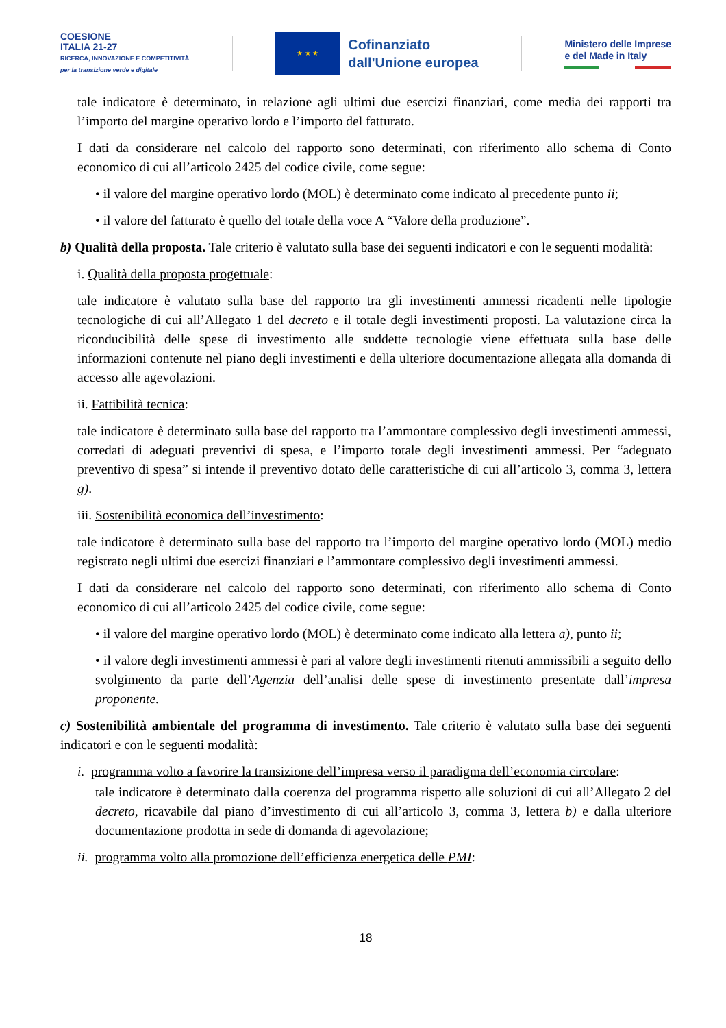COESIONE
ITALIA 21-27
RICERCA, INNOVAZIONE E COMPETITIVITÀ
per la transizione verde e digitale
★ ★ ★
Cofinanziato
dall'Unione europea
Ministero delle Imprese
e del Made in Italy
tale indicatore è determinato, in relazione agli ultimi due esercizi finanziari, come media dei rapporti tra l’importo del margine operativo lordo e l’importo del fatturato.
I dati da considerare nel calcolo del rapporto sono determinati, con riferimento allo schema di Conto economico di cui all’articolo 2425 del codice civile, come segue:
• il valore del margine operativo lordo (MOL) è determinato come indicato al precedente punto ii;
• il valore del fatturato è quello del totale della voce A “Valore della produzione”.
b) Qualità della proposta. Tale criterio è valutato sulla base dei seguenti indicatori e con le seguenti modalità:
i. Qualità della proposta progettuale:
tale indicatore è valutato sulla base del rapporto tra gli investimenti ammessi ricadenti nelle tipologie tecnologiche di cui all’Allegato 1 del decreto e il totale degli investimenti proposti. La valutazione circa la riconducibilità delle spese di investimento alle suddette tecnologie viene effettuata sulla base delle informazioni contenute nel piano degli investimenti e della ulteriore documentazione allegata alla domanda di accesso alle agevolazioni.
ii. Fattibilità tecnica:
tale indicatore è determinato sulla base del rapporto tra l’ammontare complessivo degli investimenti ammessi, corredati di adeguati preventivi di spesa, e l’importo totale degli investimenti ammessi. Per “adeguato preventivo di spesa” si intende il preventivo dotato delle caratteristiche di cui all’articolo 3, comma 3, lettera g).
iii. Sostenibilità economica dell’investimento:
tale indicatore è determinato sulla base del rapporto tra l’importo del margine operativo lordo (MOL) medio registrato negli ultimi due esercizi finanziari e l’ammontare complessivo degli investimenti ammessi.
I dati da considerare nel calcolo del rapporto sono determinati, con riferimento allo schema di Conto economico di cui all’articolo 2425 del codice civile, come segue:
• il valore del margine operativo lordo (MOL) è determinato come indicato alla lettera a), punto ii;
• il valore degli investimenti ammessi è pari al valore degli investimenti ritenuti ammissibili a seguito dello svolgimento da parte dell’Agenzia dell’analisi delle spese di investimento presentate dall’impresa proponente.
c) Sostenibilità ambientale del programma di investimento. Tale criterio è valutato sulla base dei seguenti indicatori e con le seguenti modalità:
i. programma volto a favorire la transizione dell’impresa verso il paradigma dell’economia circolare:
tale indicatore è determinato dalla coerenza del programma rispetto alle soluzioni di cui all’Allegato 2 del decreto, ricavabile dal piano d’investimento di cui all’articolo 3, comma 3, lettera b) e dalla ulteriore documentazione prodotta in sede di domanda di agevolazione;
ii. programma volto alla promozione dell’efficienza energetica delle PMI:
18